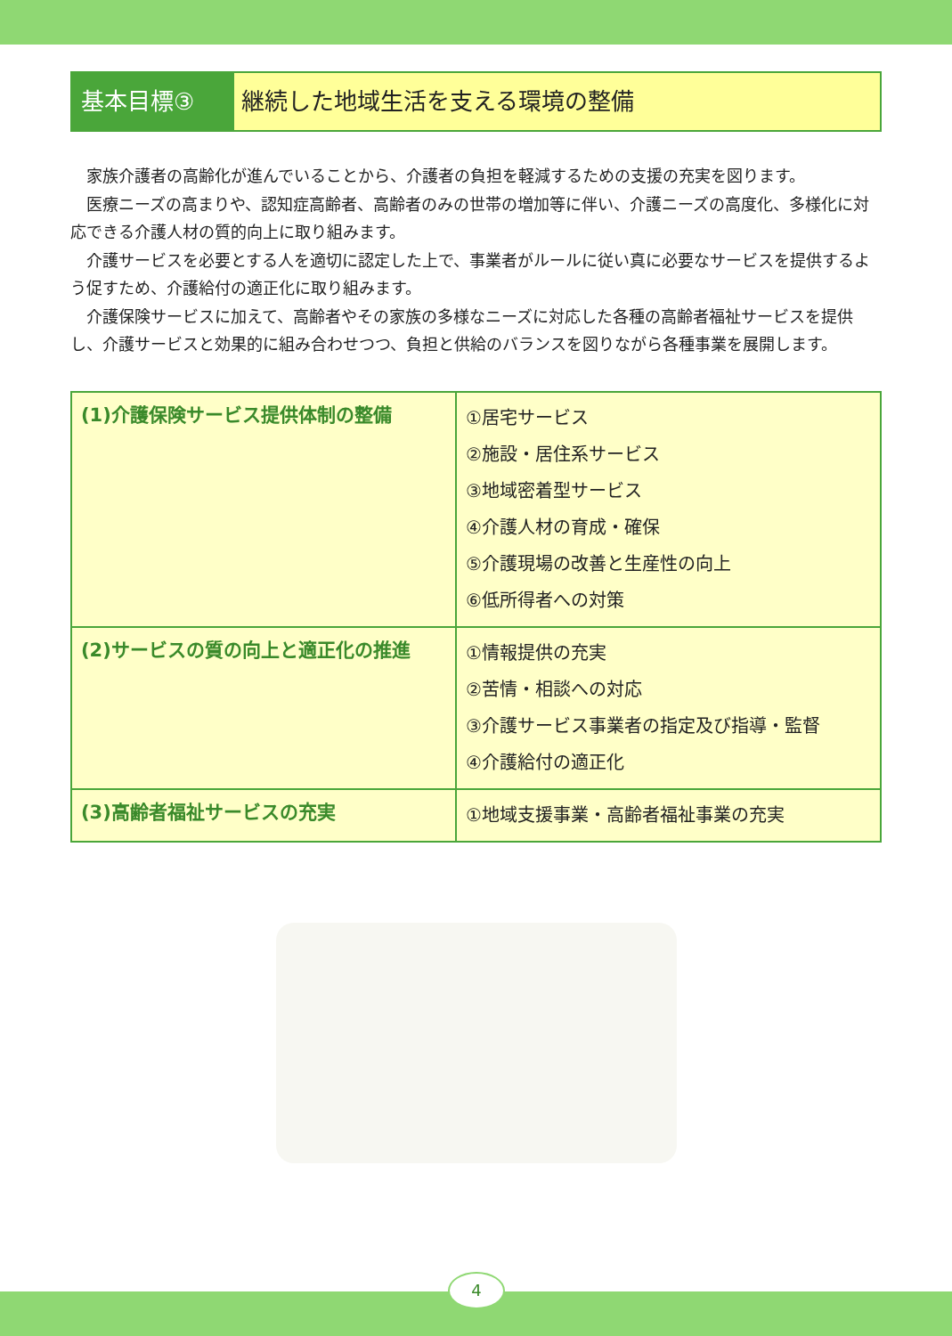基本目標③ 継続した地域生活を支える環境の整備
家族介護者の高齢化が進んでいることから、介護者の負担を軽減するための支援の充実を図ります。
医療ニーズの高まりや、認知症高齢者、高齢者のみの世帯の増加等に伴い、介護ニーズの高度化、多様化に対応できる介護人材の質的向上に取り組みます。
介護サービスを必要とする人を適切に認定した上で、事業者がルールに従い真に必要なサービスを提供するよう促すため、介護給付の適正化に取り組みます。
介護保険サービスに加えて、高齢者やその家族の多様なニーズに対応した各種の高齢者福祉サービスを提供し、介護サービスと効果的に組み合わせつつ、負担と供給のバランスを図りながら各種事業を展開します。
| (1)介護保険サービス提供体制の整備 | ①居宅サービス ②施設・居住系サービス ③地域密着型サービス ④介護人材の育成・確保 ⑤介護現場の改善と生産性の向上 ⑥低所得者への対策 |
| (2)サービスの質の向上と適正化の推進 | ①情報提供の充実 ②苦情・相談への対応 ③介護サービス事業者の指定及び指導・監督 ④介護給付の適正化 |
| (3)高齢者福祉サービスの充実 | ①地域支援事業・高齢者福祉事業の充実 |
4